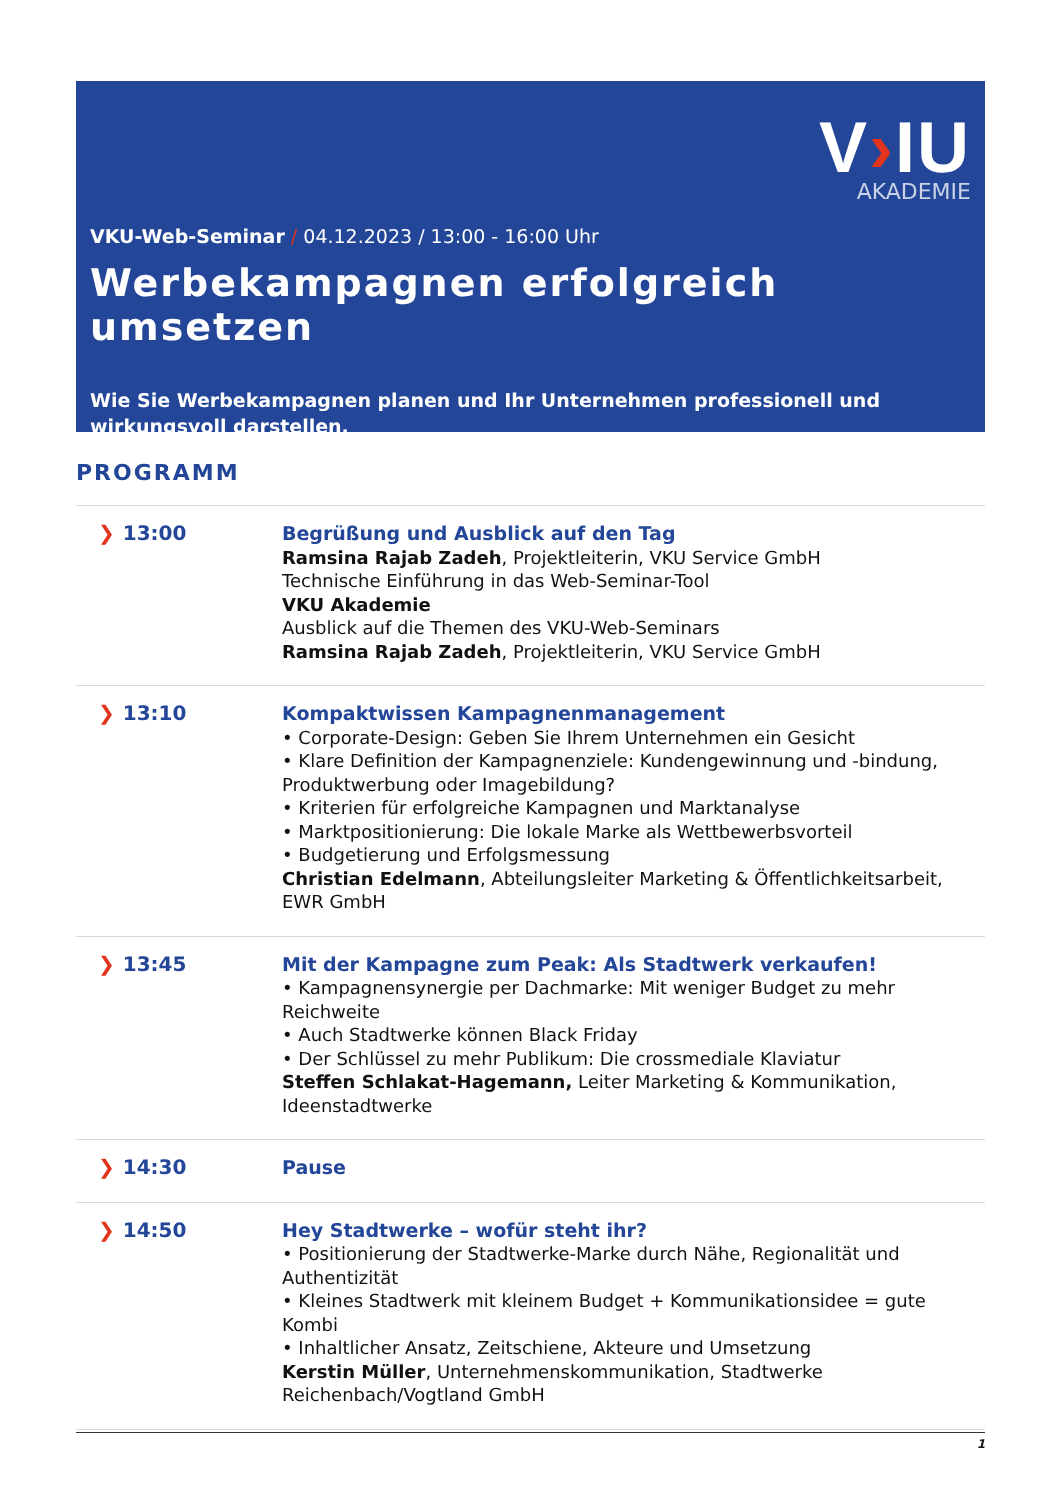V›IU
AKADEMIE
VKU-Web-Seminar / 04.12.2023 / 13:00 - 16:00 Uhr
Werbekampagnen erfolgreich umsetzen
Wie Sie Werbekampagnen planen und Ihr Unternehmen professionell und wirkungsvoll darstellen.
PROGRAMM
| ❯ 13:00 | Begrüßung und Ausblick auf den Tag Ramsina Rajab Zadeh , Projektleiterin, VKU Service GmbH Technische Einführung in das Web-Seminar-Tool VKU Akademie Ausblick auf die Themen des VKU-Web-Seminars Ramsina Rajab Zadeh , Projektleiterin, VKU Service GmbH |
| ❯ 13:10 | Kompaktwissen Kampagnenmanagement • Corporate-Design: Geben Sie Ihrem Unternehmen ein Gesicht • Klare Definition der Kampagnenziele: Kundengewinnung und -bindung, Produktwerbung oder Imagebildung? • Kriterien für erfolgreiche Kampagnen und Marktanalyse • Marktpositionierung: Die lokale Marke als Wettbewerbsvorteil • Budgetierung und Erfolgsmessung Christian Edelmann , Abteilungsleiter Marketing & Öffentlichkeitsarbeit, EWR GmbH |
| ❯ 13:45 | Mit der Kampagne zum Peak: Als Stadtwerk verkaufen! • Kampagnensynergie per Dachmarke: Mit weniger Budget zu mehr Reichweite • Auch Stadtwerke können Black Friday • Der Schlüssel zu mehr Publikum: Die crossmediale Klaviatur Steffen Schlakat-Hagemann, Leiter Marketing & Kommunikation, Ideenstadtwerke |
| ❯ 14:30 | Pause |
| ❯ 14:50 | Hey Stadtwerke – wofür steht ihr? • Positionierung der Stadtwerke-Marke durch Nähe, Regionalität und Authentizität • Kleines Stadtwerk mit kleinem Budget + Kommunikationsidee = gute Kombi • Inhaltlicher Ansatz, Zeitschiene, Akteure und Umsetzung Kerstin Müller , Unternehmenskommunikation, Stadtwerke Reichenbach/Vogtland GmbH |
1